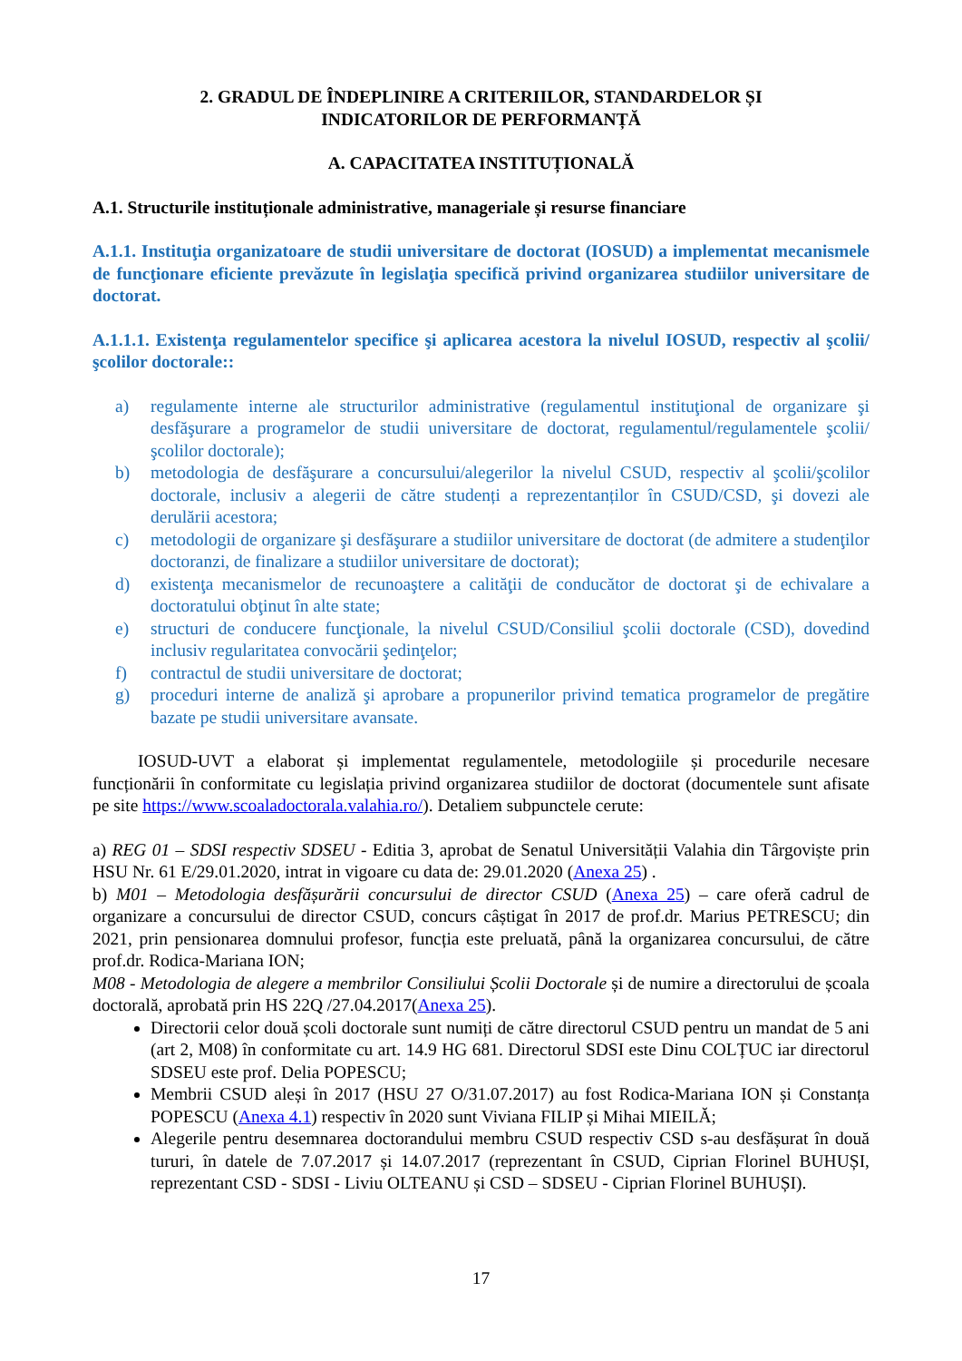2. GRADUL DE ÎNDEPLINIRE A CRITERIILOR, STANDARDELOR ȘI
INDICATORILOR DE PERFORMANȚĂ
A. CAPACITATEA INSTITUȚIONALĂ
A.1. Structurile instituționale administrative, manageriale și resurse financiare
A.1.1. Instituţia organizatoare de studii universitare de doctorat (IOSUD) a implementat mecanismele de funcţionare eficiente prevăzute în legislaţia specifică privind organizarea studiilor universitare de doctorat.
A.1.1.1. Existenţa regulamentelor specifice şi aplicarea acestora la nivelul IOSUD, respectiv al şcolii/şcolilor doctorale::
a) regulamente interne ale structurilor administrative (regulamentul instituţional de organizare şi desfăşurare a programelor de studii universitare de doctorat, regulamentul/regulamentele şcolii/şcolilor doctorale);
b) metodologia de desfăşurare a concursului/alegerilor la nivelul CSUD, respectiv al şcolii/şcolilor doctorale, inclusiv a alegerii de către studenți a reprezentanților în CSUD/CSD, şi dovezi ale derulării acestora;
c) metodologii de organizare şi desfăşurare a studiilor universitare de doctorat (de admitere a studenţilor doctoranzi, de finalizare a studiilor universitare de doctorat);
d) existenţa mecanismelor de recunoaştere a calităţii de conducător de doctorat şi de echivalare a doctoratului obţinut în alte state;
e) structuri de conducere funcţionale, la nivelul CSUD/Consiliul şcolii doctorale (CSD), dovedind inclusiv regularitatea convocării şedinţelor;
f) contractul de studii universitare de doctorat;
g) proceduri interne de analiză şi aprobare a propunerilor privind tematica programelor de pregătire bazate pe studii universitare avansate.
IOSUD-UVT a elaborat și implementat regulamentele, metodologiile și procedurile necesare funcționării în conformitate cu legislația privind organizarea studiilor de doctorat (documentele sunt afisate pe site https://www.scoaladoctorala.valahia.ro/). Detaliem subpunctele cerute:
a) REG 01 – SDSI respectiv SDSEU - Editia 3, aprobat de Senatul Universității Valahia din Târgoviște prin HSU Nr. 61 E/29.01.2020, intrat in vigoare cu data de: 29.01.2020 (Anexa 25) .
b) M01 – Metodologia desfășurării concursului de director CSUD (Anexa 25) – care oferă cadrul de organizare a concursului de director CSUD, concurs câștigat în 2017 de prof.dr. Marius PETRESCU; din 2021, prin pensionarea domnului profesor, funcția este preluată, până la organizarea concursului, de către prof.dr. Rodica-Mariana ION;
M08 - Metodologia de alegere a membrilor Consiliului Școlii Doctorale și de numire a directorului de școala doctorală, aprobată prin HS 22Q /27.04.2017(Anexa 25).
Directorii celor două școli doctorale sunt numiți de către directorul CSUD pentru un mandat de 5 ani (art 2, M08) în conformitate cu art. 14.9 HG 681. Directorul SDSI este Dinu COLȚUC iar directorul SDSEU este prof. Delia POPESCU;
Membrii CSUD aleși în 2017 (HSU 27 O/31.07.2017) au fost Rodica-Mariana ION și Constanța POPESCU (Anexa 4.1) respectiv în 2020 sunt Viviana FILIP și Mihai MIEILĂ;
Alegerile pentru desemnarea doctorandului membru CSUD respectiv CSD s-au desfășurat în două tururi, în datele de 7.07.2017 și 14.07.2017 (reprezentant în CSUD, Ciprian Florinel BUHUȘI, reprezentant CSD - SDSI - Liviu OLTEANU și CSD – SDSEU - Ciprian Florinel BUHUȘI).
17